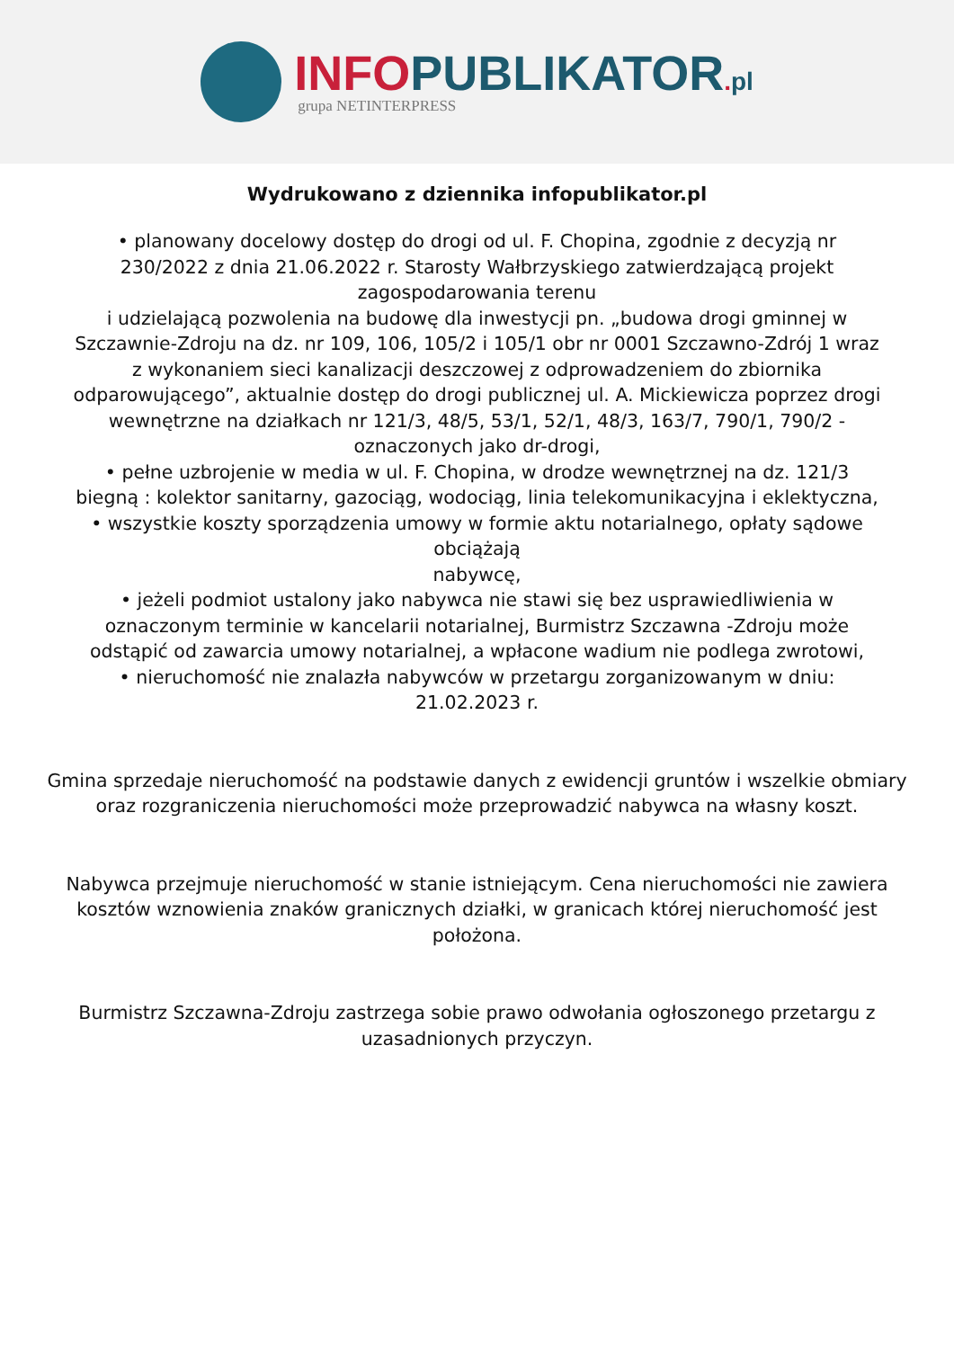INFO PUBLIKATOR. pl
grupa NETINTERPRESS
Wydrukowano z dziennika infopublikator.pl
• planowany docelowy dostęp do drogi od ul. F. Chopina, zgodnie z decyzją nr 230/2022 z dnia 21.06.2022 r. Starosty Wałbrzyskiego zatwierdzającą projekt zagospodarowania terenu
i udzielającą pozwolenia na budowę dla inwestycji pn. „budowa drogi gminnej w Szczawnie-Zdroju na dz. nr 109, 106, 105/2 i 105/1 obr nr 0001 Szczawno-Zdrój 1 wraz z wykonaniem sieci kanalizacji deszczowej z odprowadzeniem do zbiornika odparowującego”, aktualnie dostęp do drogi publicznej ul. A. Mickiewicza poprzez drogi wewnętrzne na działkach nr 121/3, 48/5, 53/1, 52/1, 48/3, 163/7, 790/1, 790/2 - oznaczonych jako dr-drogi,
• pełne uzbrojenie w media w ul. F. Chopina, w drodze wewnętrznej na dz. 121/3 biegną : kolektor sanitarny, gazociąg, wodociąg, linia telekomunikacyjna i eklektyczna,
• wszystkie koszty sporządzenia umowy w formie aktu notarialnego, opłaty sądowe obciążają
nabywcę,
• jeżeli podmiot ustalony jako nabywca nie stawi się bez usprawiedliwienia w oznaczonym terminie w kancelarii notarialnej, Burmistrz Szczawna -Zdroju może odstąpić od zawarcia umowy notarialnej, a wpłacone wadium nie podlega zwrotowi,
• nieruchomość nie znalazła nabywców w przetargu zorganizowanym w dniu: 21.02.2023 r.
Gmina sprzedaje nieruchomość na podstawie danych z ewidencji gruntów i wszelkie obmiary oraz rozgraniczenia nieruchomości może przeprowadzić nabywca na własny koszt.
Nabywca przejmuje nieruchomość w stanie istniejącym. Cena nieruchomości nie zawiera kosztów wznowienia znaków granicznych działki, w granicach której nieruchomość jest położona.
Burmistrz Szczawna-Zdroju zastrzega sobie prawo odwołania ogłoszonego przetargu z uzasadnionych przyczyn.